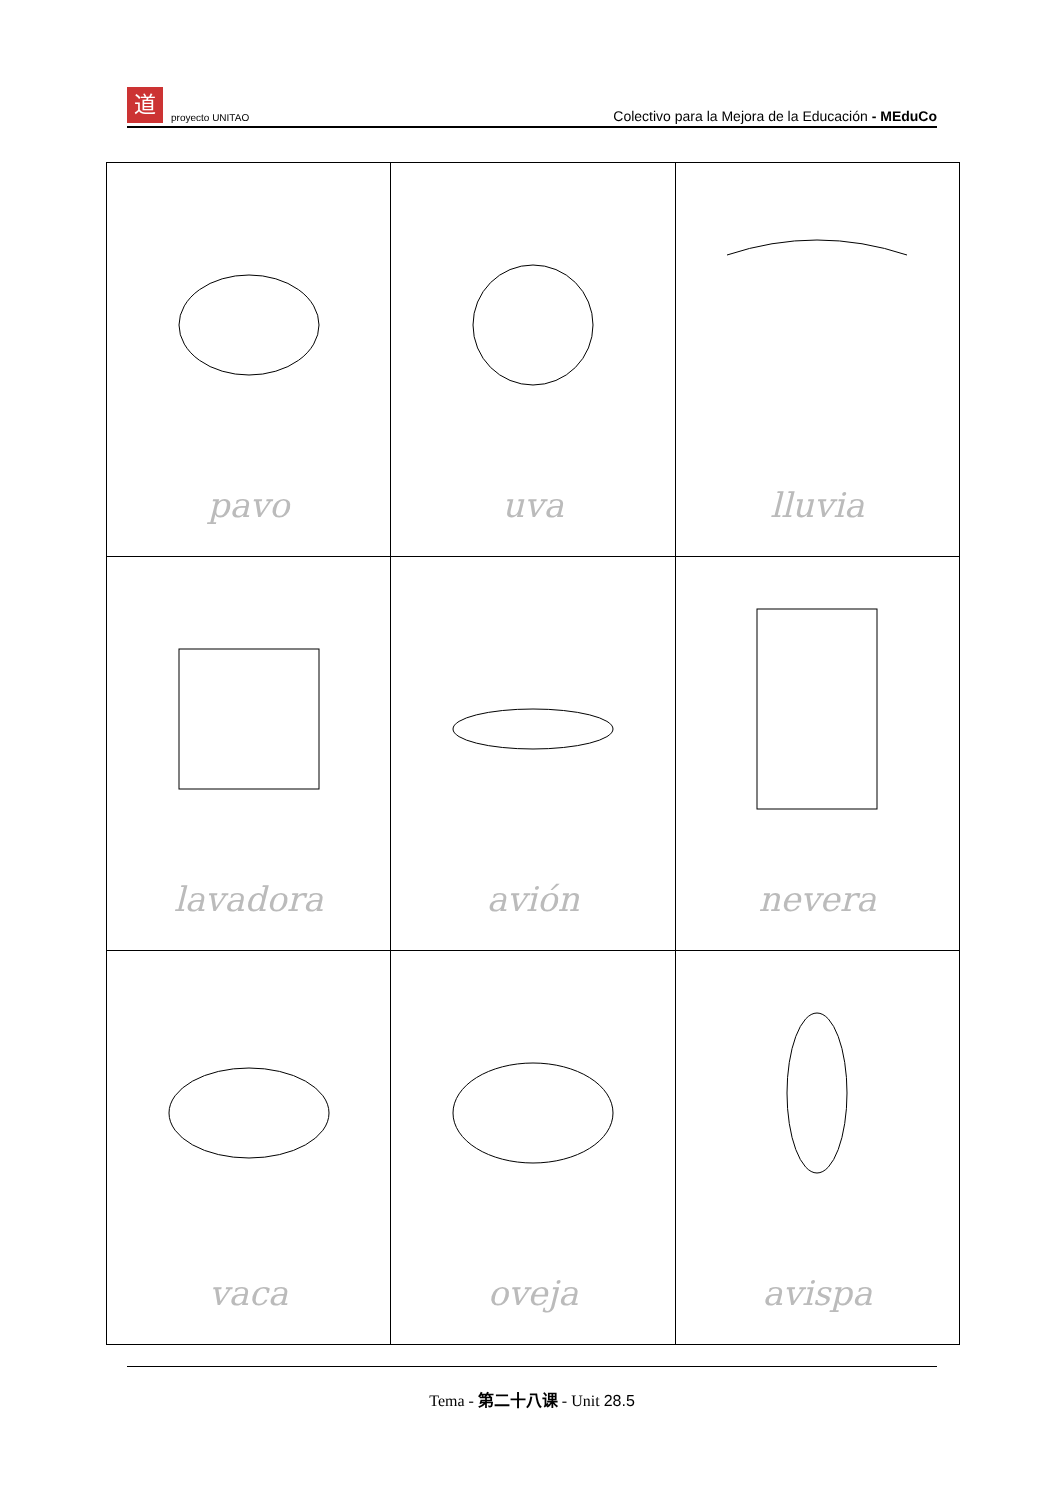道
proyecto UNITAO
Colectivo para la Mejora de la Educación - MEduCo
| pavo | uva | lluvia |
| lavadora | avión | nevera |
| vaca | oveja | avispa |
Tema - 第二十八课 - Unit 28.5